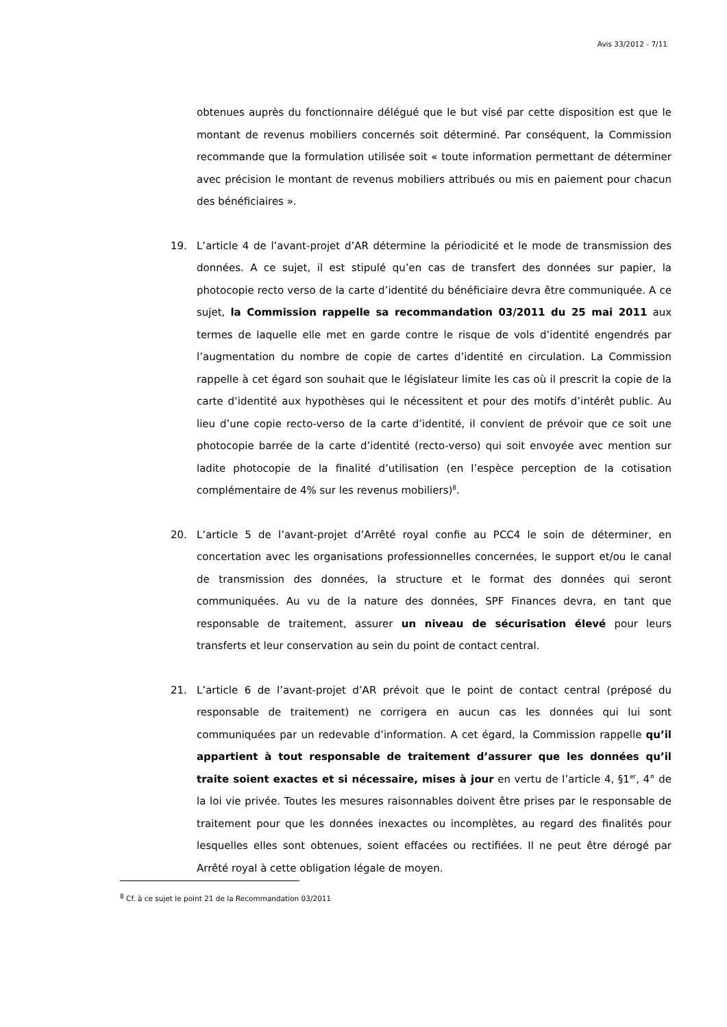Avis 33/2012 - 7/11
obtenues auprès du fonctionnaire délégué que le but visé par cette disposition est que le montant de revenus mobiliers concernés soit déterminé. Par conséquent, la Commission recommande que la formulation utilisée soit « toute information permettant de déterminer avec précision le montant de revenus mobiliers attribués ou mis en paiement pour chacun des bénéficiaires ».
19. L’article 4 de l’avant-projet d’AR détermine la périodicité et le mode de transmission des données. A ce sujet, il est stipulé qu’en cas de transfert des données sur papier, la photocopie recto verso de la carte d’identité du bénéficiaire devra être communiquée. A ce sujet, la Commission rappelle sa recommandation 03/2011 du 25 mai 2011 aux termes de laquelle elle met en garde contre le risque de vols d’identité engendrés par l’augmentation du nombre de copie de cartes d’identité en circulation. La Commission rappelle à cet égard son souhait que le législateur limite les cas où il prescrit la copie de la carte d’identité aux hypothèses qui le nécessitent et pour des motifs d’intérêt public. Au lieu d’une copie recto-verso de la carte d’identité, il convient de prévoir que ce soit une photocopie barrée de la carte d’identité (recto-verso) qui soit envoyée avec mention sur ladite photocopie de la finalité d’utilisation (en l’espèce perception de la cotisation complémentaire de 4% sur les revenus mobiliers)<sup>8</sup>.
20. L’article 5 de l’avant-projet d’Arrêté royal confie au PCC4 le soin de déterminer, en concertation avec les organisations professionnelles concernées, le support et/ou le canal de transmission des données, la structure et le format des données qui seront communiquées. Au vu de la nature des données, SPF Finances devra, en tant que responsable de traitement, assurer un niveau de sécurisation élevé pour leurs transferts et leur conservation au sein du point de contact central.
21. L’article 6 de l’avant-projet d’AR prévoit que le point de contact central (préposé du responsable de traitement) ne corrigera en aucun cas les données qui lui sont communiquées par un redevable d’information. A cet égard, la Commission rappelle qu’il appartient à tout responsable de traitement d’assurer que les données qu’il traite soient exactes et si nécessaire, mises à jour en vertu de l’article 4, §1<sup>er</sup>, 4° de la loi vie privée. Toutes les mesures raisonnables doivent être prises par le responsable de traitement pour que les données inexactes ou incomplètes, au regard des finalités pour lesquelles elles sont obtenues, soient effacées ou rectifiées. Il ne peut être dérogé par Arrêté royal à cette obligation légale de moyen.
<sup>8</sup> Cf. à ce sujet le point 21 de la Recommandation 03/2011